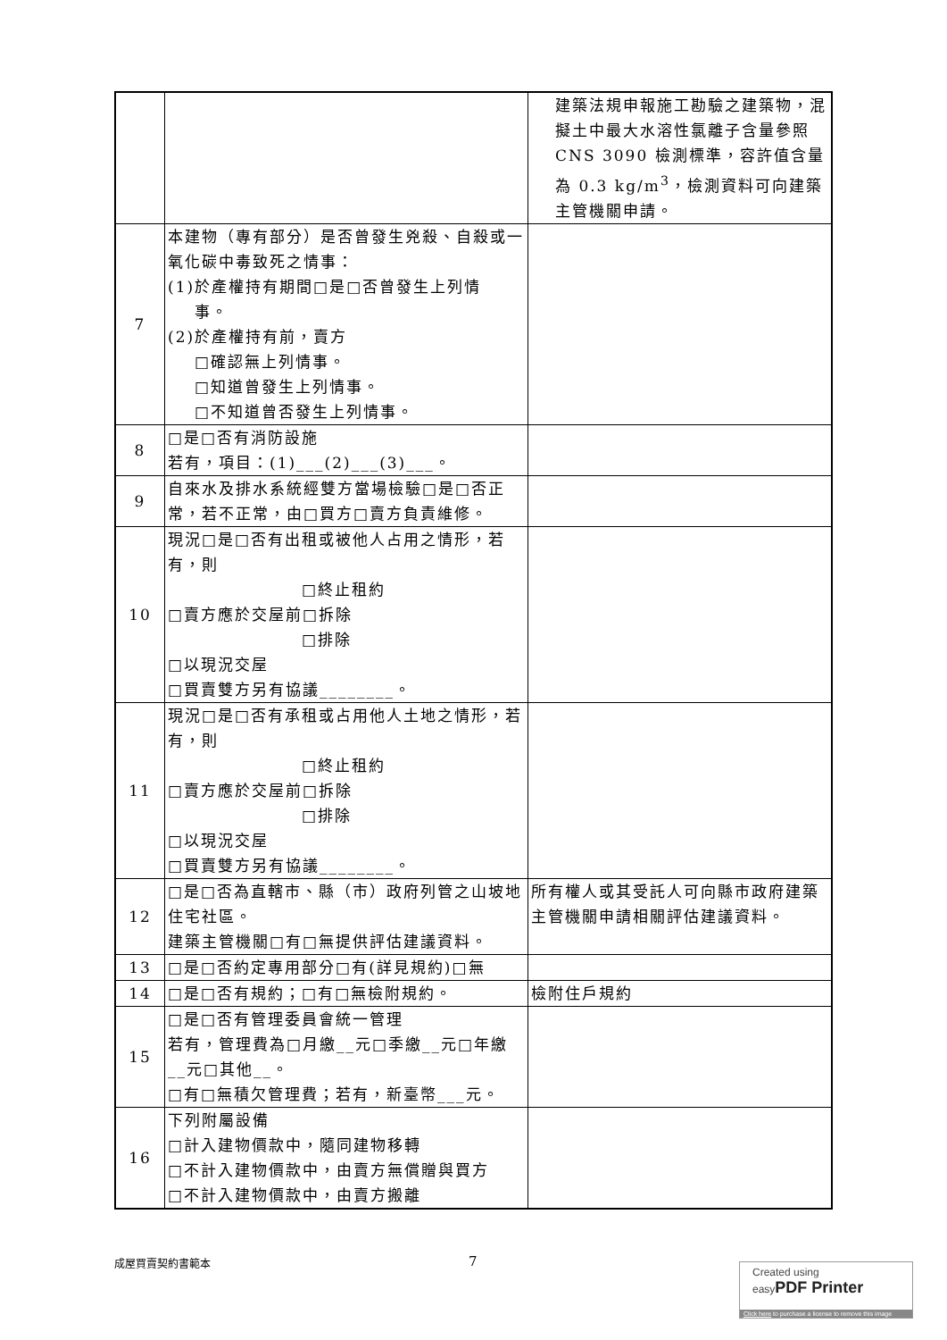| | | 建築法規申報施工勘驗之建築物，混擬土中最大水溶性氯離子含量參照 CNS 3090 檢測標準，容許值含量為 0.3 kg/m<sup>3</sup>，檢測資料可向建築主管機關申請。 |
| 7 | 本建物（專有部分）是否曾發生兇殺、自殺或一氧化碳中毒致死之情事： (1)於產權持有期間□是□否曾發生上列情 事。 (2)於產權持有前，賣方 □確認無上列情事。 □知道曾發生上列情事。 □不知道曾否發生上列情事。 | |
| 8 | □是□否有消防設施 若有，項目：(1)___(2)___(3)___。 | |
| 9 | 自來水及排水系統經雙方當場檢驗□是□否正常，若不正常，由□買方□賣方負責維修。 | |
| 10 | 現況□是□否有出租或被他人占用之情形，若有，則 □終止租約 □賣方應於交屋前□拆除 □排除 □以現況交屋 □買賣雙方另有協議________。 | |
| 11 | 現況□是□否有承租或占用他人土地之情形，若有，則 □終止租約 □賣方應於交屋前□拆除 □排除 □以現況交屋 □買賣雙方另有協議________。 | |
| 12 | □是□否為直轄市、縣（市）政府列管之山坡地住宅社區。 建築主管機關□有□無提供評估建議資料。 | 所有權人或其受託人可向縣市政府建築主管機關申請相關評估建議資料。 |
| 13 | □是□否約定專用部分□有(詳見規約)□無 | |
| 14 | □是□否有規約；□有□無檢附規約。 | 檢附住戶規約 |
| 15 | □是□否有管理委員會統一管理 若有，管理費為□月繳__元□季繳__元□年繳__元□其他__。 □有□無積欠管理費；若有，新臺幣___元。 | |
| 16 | 下列附屬設備 □計入建物價款中，隨同建物移轉 □不計入建物價款中，由賣方無償贈與買方 □不計入建物價款中，由賣方搬離 | |
成屋買賣契約書範本 7
Created using
easyPDF Printer
Click here to purchase a license to remove this image